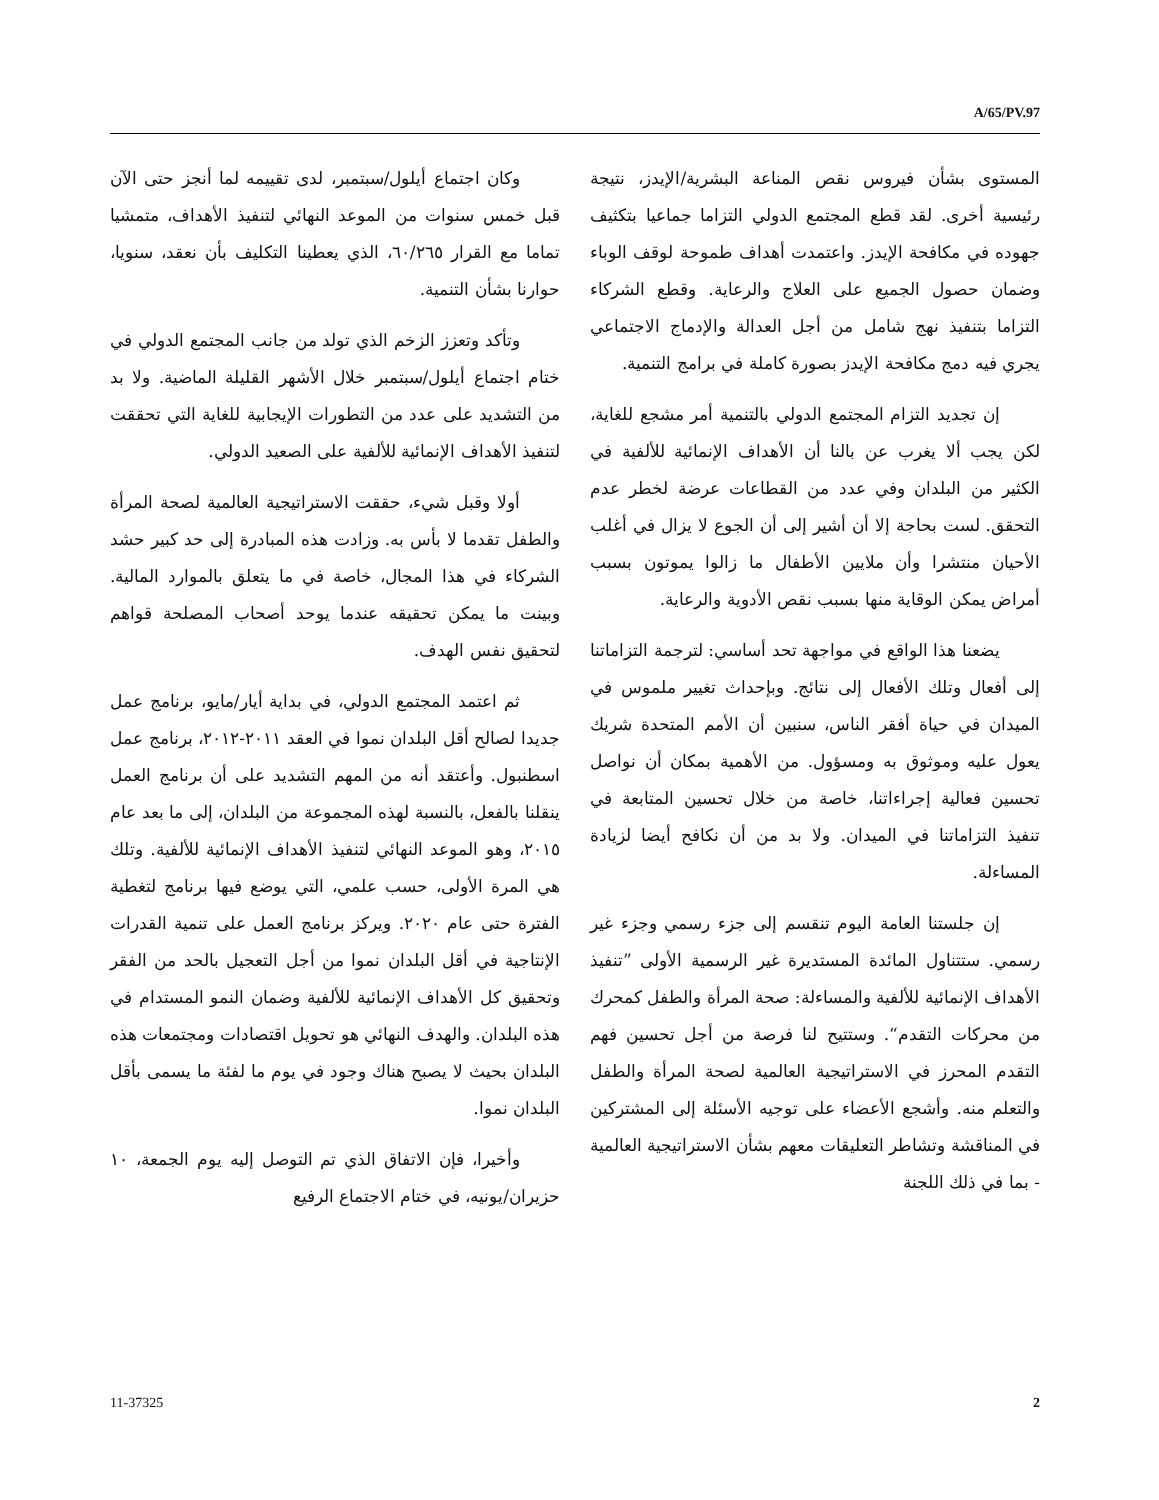A/65/PV.97
وكان اجتماع أيلول/سبتمبر، لدى تقييمه لما أنجز حتى الآن قبل خمس سنوات من الموعد النهائي لتنفيذ الأهداف، متمشيا تماما مع القرار ٦٠/٢٦٥، الذي يعطينا التكليف بأن نعقد، سنويا، حوارنا بشأن التنمية.
وتأكد وتعزز الزخم الذي تولد من جانب المجتمع الدولي في ختام اجتماع أيلول/سبتمبر خلال الأشهر القليلة الماضية. ولا بد من التشديد على عدد من التطورات الإيجابية للغاية التي تحققت لتنفيذ الأهداف الإنمائية للألفية على الصعيد الدولي.
أولا وقبل شيء، حققت الاستراتيجية العالمية لصحة المرأة والطفل تقدما لا بأس به. وزادت هذه المبادرة إلى حد كبير حشد الشركاء في هذا المجال، خاصة في ما يتعلق بالموارد المالية. وبينت ما يمكن تحقيقه عندما يوحد أصحاب المصلحة قواهم لتحقيق نفس الهدف.
ثم اعتمد المجتمع الدولي، في بداية أيار/مايو، برنامج عمل جديدا لصالح أقل البلدان نموا في العقد ٢٠١١-٢٠١٢، برنامج عمل اسطنبول. وأعتقد أنه من المهم التشديد على أن برنامج العمل ينقلنا بالفعل، بالنسبة لهذه المجموعة من البلدان، إلى ما بعد عام ٢٠١٥، وهو الموعد النهائي لتنفيذ الأهداف الإنمائية للألفية. وتلك هي المرة الأولى، حسب علمي، التي يوضع فيها برنامج لتغطية الفترة حتى عام ٢٠٢٠. ويركز برنامج العمل على تنمية القدرات الإنتاجية في أقل البلدان نموا من أجل التعجيل بالحد من الفقر وتحقيق كل الأهداف الإنمائية للألفية وضمان النمو المستدام في هذه البلدان. والهدف النهائي هو تحويل اقتصادات ومجتمعات هذه البلدان بحيث لا يصبح هناك وجود في يوم ما لفئة ما يسمى بأقل البلدان نموا.
وأخيرا، فإن الاتفاق الذي تم التوصل إليه يوم الجمعة، ١٠ حزيران/يونيه، في ختام الاجتماع الرفيع
المستوى بشأن فيروس نقص المناعة البشرية/الإيدز، نتيجة رئيسية أخرى. لقد قطع المجتمع الدولي التزاما جماعيا بتكثيف جهوده في مكافحة الإيدز. واعتمدت أهداف طموحة لوقف الوباء وضمان حصول الجميع على العلاج والرعاية. وقطع الشركاء التزاما بتنفيذ نهج شامل من أجل العدالة والإدماج الاجتماعي يجري فيه دمج مكافحة الإيدز بصورة كاملة في برامج التنمية.
إن تجديد التزام المجتمع الدولي بالتنمية أمر مشجع للغاية، لكن يجب ألا يغرب عن بالنا أن الأهداف الإنمائية للألفية في الكثير من البلدان وفي عدد من القطاعات عرضة لخطر عدم التحقق. لست بحاجة إلا أن أشير إلى أن الجوع لا يزال في أغلب الأحيان منتشرا وأن ملايين الأطفال ما زالوا يموتون بسبب أمراض يمكن الوقاية منها بسبب نقص الأدوية والرعاية.
يضعنا هذا الواقع في مواجهة تحد أساسي: لترجمة التزاماتنا إلى أفعال وتلك الأفعال إلى نتائج. وبإحداث تغيير ملموس في الميدان في حياة أفقر الناس، سنبين أن الأمم المتحدة شريك يعول عليه وموثوق به ومسؤول. من الأهمية بمكان أن نواصل تحسين فعالية إجراءاتنا، خاصة من خلال تحسين المتابعة في تنفيذ التزاماتنا في الميدان. ولا بد من أن نكافح أيضا لزيادة المساءلة.
إن جلستنا العامة اليوم تنقسم إلى جزء رسمي وجزء غير رسمي. ستتناول المائدة المستديرة غير الرسمية الأولى ”تنفيذ الأهداف الإنمائية للألفية والمساءلة: صحة المرأة والطفل كمحرك من محركات التقدم“. وستتيح لنا فرصة من أجل تحسين فهم التقدم المحرز في الاستراتيجية العالمية لصحة المرأة والطفل والتعلم منه. وأشجع الأعضاء على توجيه الأسئلة إلى المشتركين في المناقشة وتشاطر التعليقات معهم بشأن الاستراتيجية العالمية - بما في ذلك اللجنة
11-37325 2